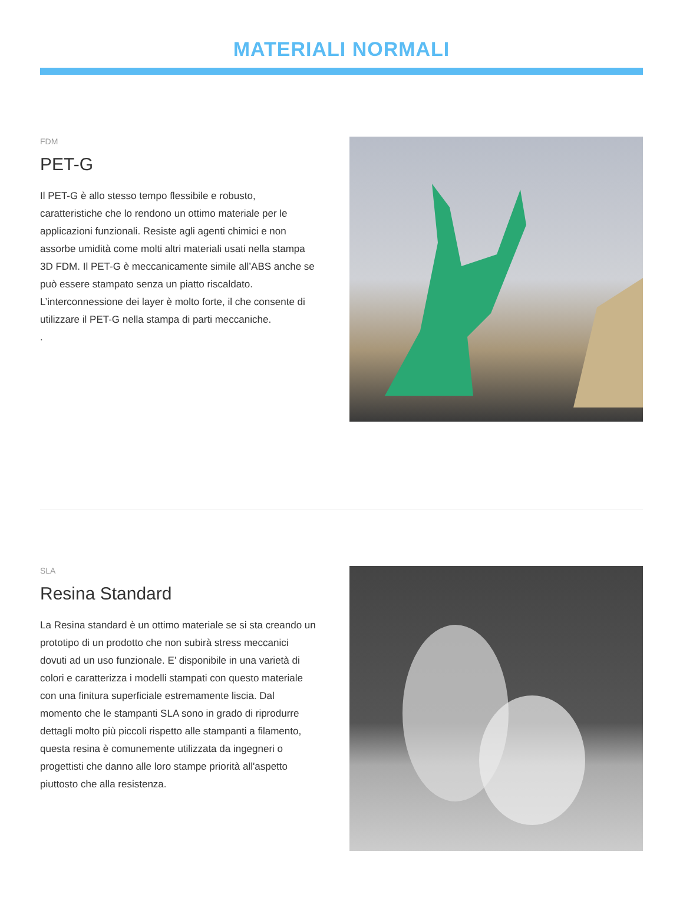MATERIALI NORMALI
FDM
PET-G
Il PET-G è allo stesso tempo flessibile e robusto, caratteristiche che lo rendono un ottimo materiale per le applicazioni funzionali. Resiste agli agenti chimici e non assorbe umidità come molti altri materiali usati nella stampa 3D FDM. Il PET-G è meccanicamente simile all’ABS anche se può essere stampato senza un piatto riscaldato. L’interconnessione dei layer è molto forte, il che consente di utilizzare il PET-G nella stampa di parti meccaniche.
.
SLA
Resina Standard
La Resina standard è un ottimo materiale se si sta creando un prototipo di un prodotto che non subirà stress meccanici dovuti ad un uso funzionale. E’ disponibile in una varietà di colori e caratterizza i modelli stampati con questo materiale con una finitura superficiale estremamente liscia. Dal momento che le stampanti SLA sono in grado di riprodurre dettagli molto più piccoli rispetto alle stampanti a filamento, questa resina è comunemente utilizzata da ingegneri o progettisti che danno alle loro stampe priorità all'aspetto piuttosto che alla resistenza.